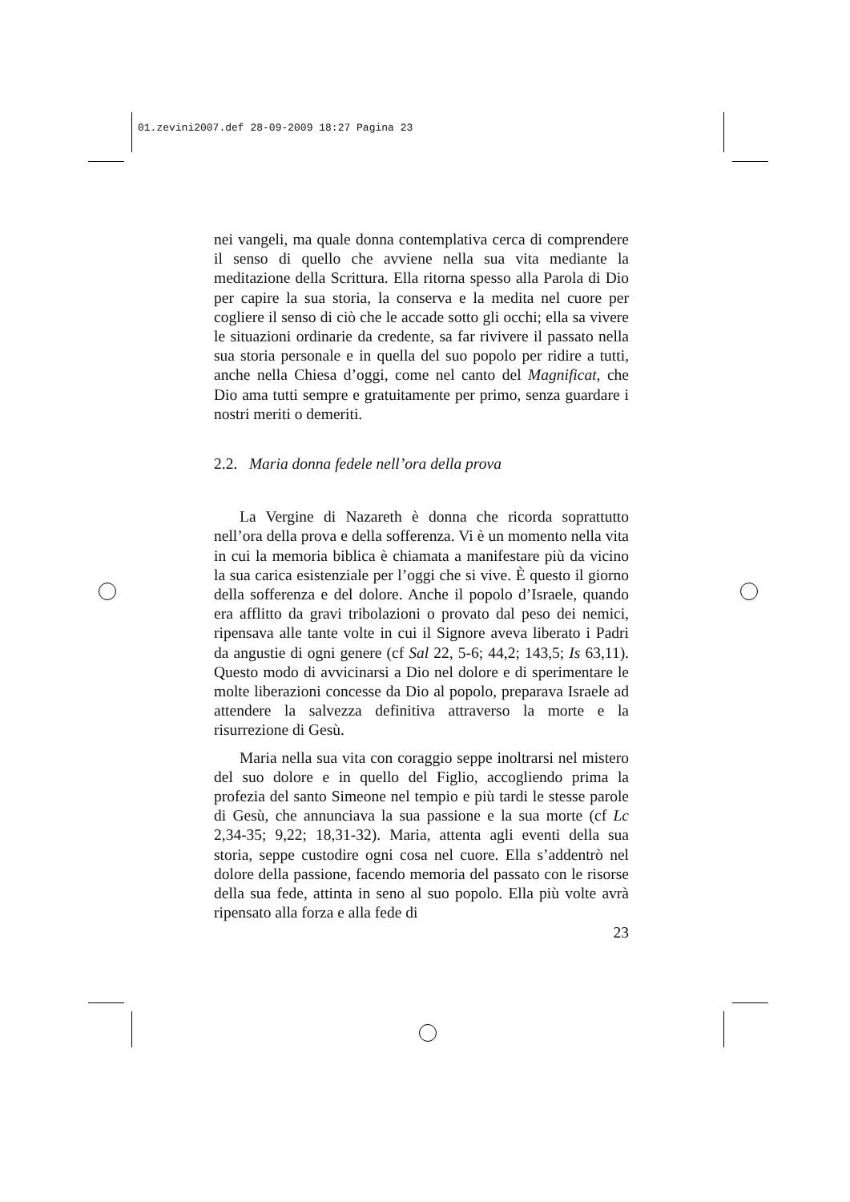01.zevini2007.def 28-09-2009 18:27 Pagina 23
nei vangeli, ma quale donna contemplativa cerca di comprendere il senso di quello che avviene nella sua vita mediante la meditazione della Scrittura. Ella ritorna spesso alla Parola di Dio per capire la sua storia, la conserva e la medita nel cuore per cogliere il senso di ciò che le accade sotto gli occhi; ella sa vivere le situazioni ordinarie da credente, sa far rivivere il passato nella sua storia personale e in quella del suo popolo per ridire a tutti, anche nella Chiesa d’oggi, come nel canto del Magnificat, che Dio ama tutti sempre e gratuitamente per primo, senza guardare i nostri meriti o demeriti.
2.2. Maria donna fedele nell’ora della prova
La Vergine di Nazareth è donna che ricorda soprattutto nell’ora della prova e della sofferenza. Vi è un momento nella vita in cui la memoria biblica è chiamata a manifestare più da vicino la sua carica esistenziale per l’oggi che si vive. È questo il giorno della sofferenza e del dolore. Anche il popolo d’Israele, quando era afflitto da gravi tribolazioni o provato dal peso dei nemici, ripensava alle tante volte in cui il Signore aveva liberato i Padri da angustie di ogni genere (cf Sal 22, 5-6; 44,2; 143,5; Is 63,11). Questo modo di avvicinarsi a Dio nel dolore e di sperimentare le molte liberazioni concesse da Dio al popolo, preparava Israele ad attendere la salvezza definitiva attraverso la morte e la risurrezione di Gesù.
Maria nella sua vita con coraggio seppe inoltrarsi nel mistero del suo dolore e in quello del Figlio, accogliendo prima la profezia del santo Simeone nel tempio e più tardi le stesse parole di Gesù, che annunciava la sua passione e la sua morte (cf Lc 2,34-35; 9,22; 18,31-32). Maria, attenta agli eventi della sua storia, seppe custodire ogni cosa nel cuore. Ella s’addentrò nel dolore della passione, facendo memoria del passato con le risorse della sua fede, attinta in seno al suo popolo. Ella più volte avrà ripensato alla forza e alla fede di
23